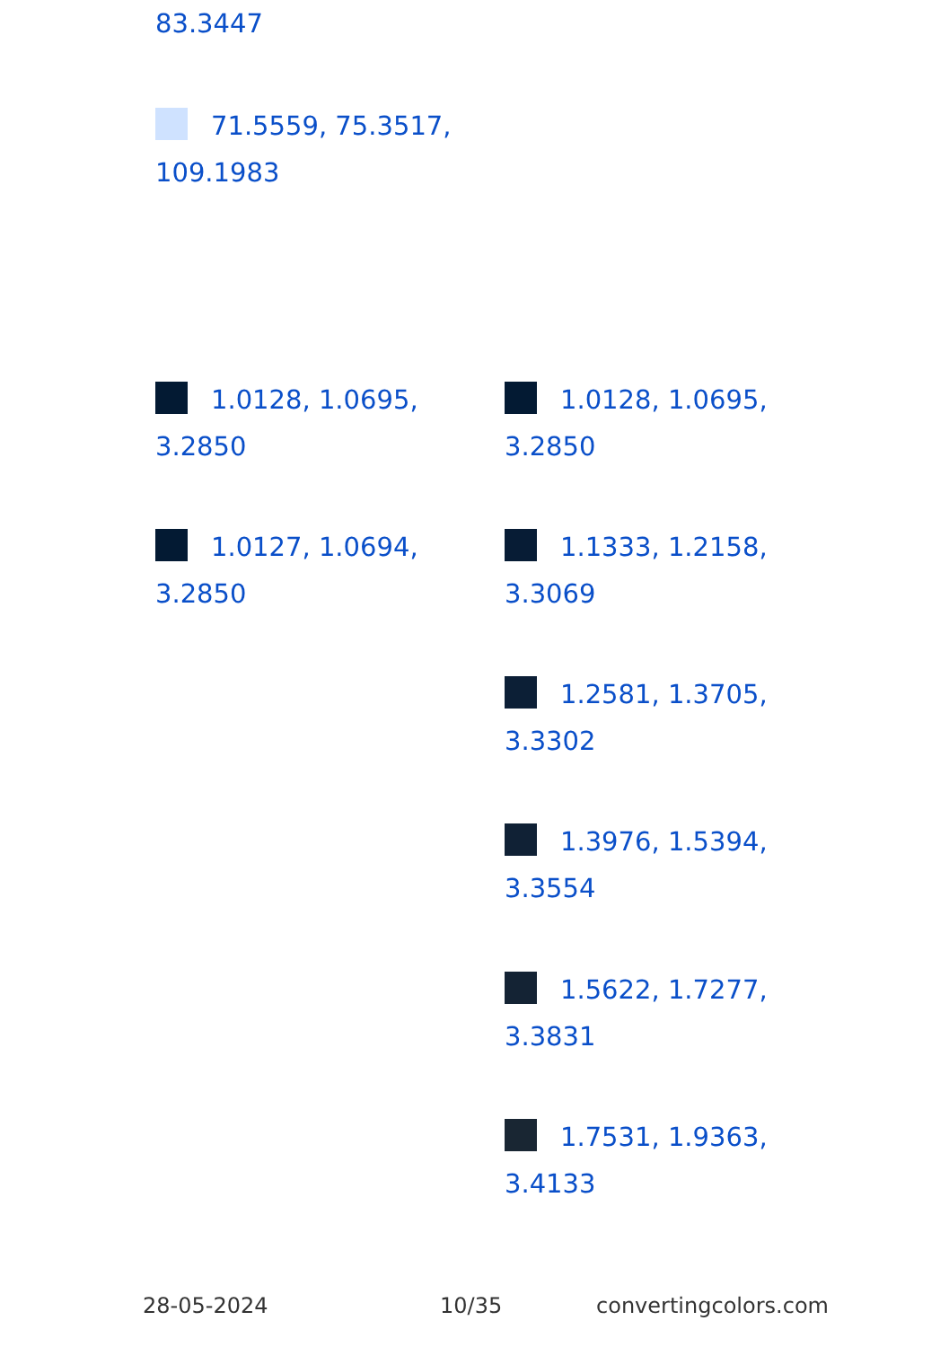83.3447
71.5559, 75.3517, 109.1983
1.0128, 1.0695, 3.2850
1.0128, 1.0695, 3.2850
1.0127, 1.0694, 3.2850
1.1333, 1.2158, 3.3069
1.2581, 1.3705, 3.3302
1.3976, 1.5394, 3.3554
1.5622, 1.7277, 3.3831
1.7531, 1.9363, 3.4133
28-05-2024 10/35 convertingcolors.com